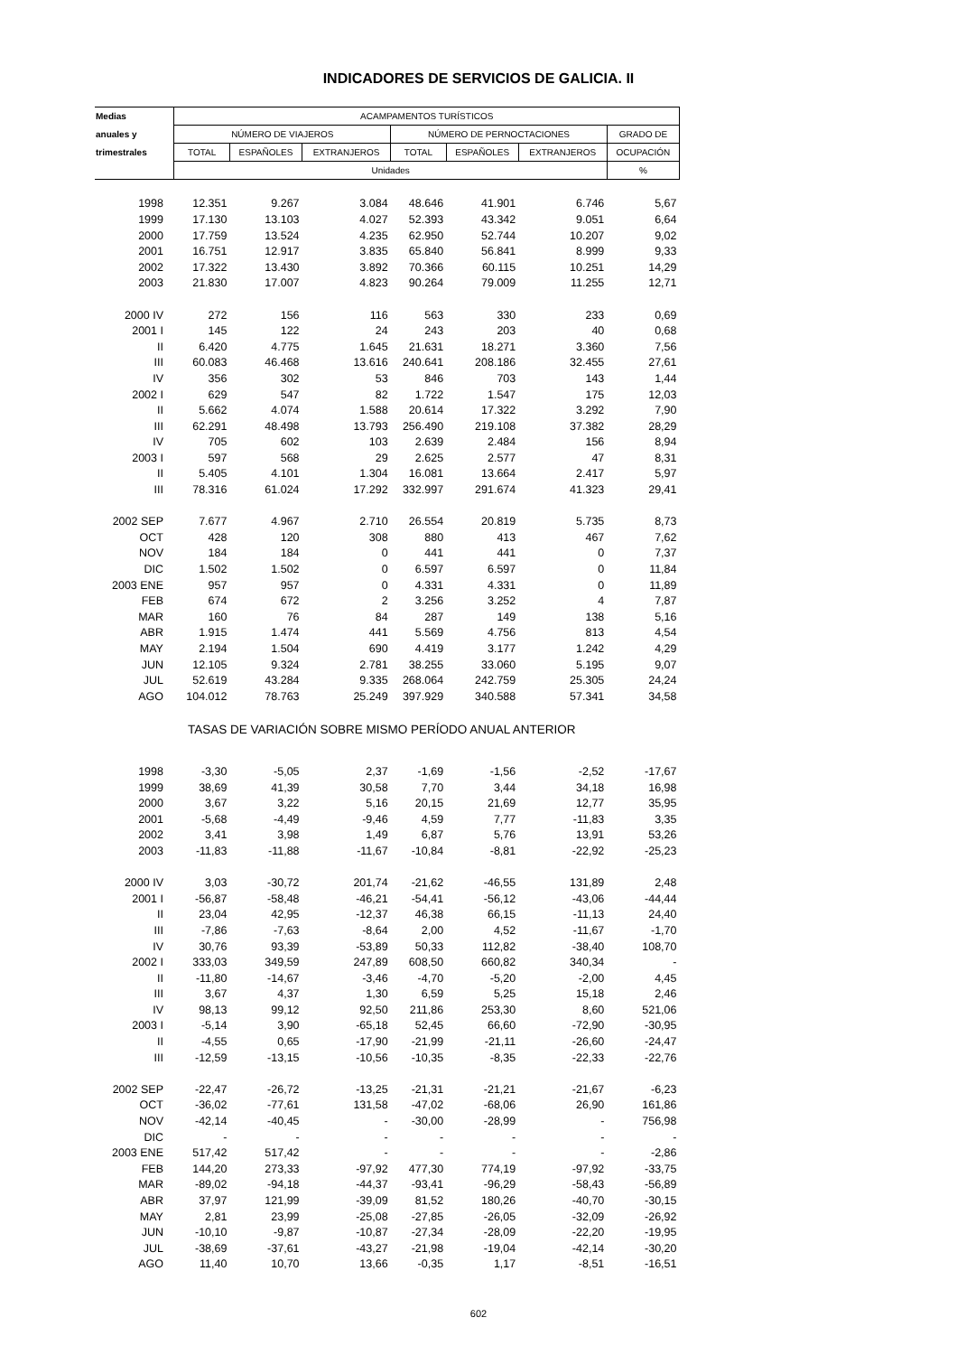INDICADORES DE SERVICIOS DE GALICIA. II
| Medias | ACAMPAMENTOS TURÍSTICOS | | | | | | |
| --- | --- | --- | --- | --- | --- | --- | --- |
| anuales y | NÚMERO DE VIAJEROS | | | NÚMERO DE PERNOCTACIONES | | | GRADO DE |
| trimestrales | TOTAL | ESPAÑOLES | EXTRANJEROS | TOTAL | ESPAÑOLES | EXTRANJEROS | OCUPACIÓN |
| | Unidades | | | | | | % |
| 1998 | 12.351 | 9.267 | 3.084 | 48.646 | 41.901 | 6.746 | 5,67 |
| 1999 | 17.130 | 13.103 | 4.027 | 52.393 | 43.342 | 9.051 | 6,64 |
| 2000 | 17.759 | 13.524 | 4.235 | 62.950 | 52.744 | 10.207 | 9,02 |
| 2001 | 16.751 | 12.917 | 3.835 | 65.840 | 56.841 | 8.999 | 9,33 |
| 2002 | 17.322 | 13.430 | 3.892 | 70.366 | 60.115 | 10.251 | 14,29 |
| 2003 | 21.830 | 17.007 | 4.823 | 90.264 | 79.009 | 11.255 | 12,71 |
| 2000 IV | 272 | 156 | 116 | 563 | 330 | 233 | 0,69 |
| 2001 I | 145 | 122 | 24 | 243 | 203 | 40 | 0,68 |
| II | 6.420 | 4.775 | 1.645 | 21.631 | 18.271 | 3.360 | 7,56 |
| III | 60.083 | 46.468 | 13.616 | 240.641 | 208.186 | 32.455 | 27,61 |
| IV | 356 | 302 | 53 | 846 | 703 | 143 | 1,44 |
| 2002 I | 629 | 547 | 82 | 1.722 | 1.547 | 175 | 12,03 |
| II | 5.662 | 4.074 | 1.588 | 20.614 | 17.322 | 3.292 | 7,90 |
| III | 62.291 | 48.498 | 13.793 | 256.490 | 219.108 | 37.382 | 28,29 |
| IV | 705 | 602 | 103 | 2.639 | 2.484 | 156 | 8,94 |
| 2003 I | 597 | 568 | 29 | 2.625 | 2.577 | 47 | 8,31 |
| II | 5.405 | 4.101 | 1.304 | 16.081 | 13.664 | 2.417 | 5,97 |
| III | 78.316 | 61.024 | 17.292 | 332.997 | 291.674 | 41.323 | 29,41 |
| 2002 SEP | 7.677 | 4.967 | 2.710 | 26.554 | 20.819 | 5.735 | 8,73 |
| OCT | 428 | 120 | 308 | 880 | 413 | 467 | 7,62 |
| NOV | 184 | 184 | 0 | 441 | 441 | 0 | 7,37 |
| DIC | 1.502 | 1.502 | 0 | 6.597 | 6.597 | 0 | 11,84 |
| 2003 ENE | 957 | 957 | 0 | 4.331 | 4.331 | 0 | 11,89 |
| FEB | 674 | 672 | 2 | 3.256 | 3.252 | 4 | 7,87 |
| MAR | 160 | 76 | 84 | 287 | 149 | 138 | 5,16 |
| ABR | 1.915 | 1.474 | 441 | 5.569 | 4.756 | 813 | 4,54 |
| MAY | 2.194 | 1.504 | 690 | 4.419 | 3.177 | 1.242 | 4,29 |
| JUN | 12.105 | 9.324 | 2.781 | 38.255 | 33.060 | 5.195 | 9,07 |
| JUL | 52.619 | 43.284 | 9.335 | 268.064 | 242.759 | 25.305 | 24,24 |
| AGO | 104.012 | 78.763 | 25.249 | 397.929 | 340.588 | 57.341 | 34,58 |
| TASAS DE VARIACIÓN SOBRE MISMO PERÍODO ANUAL ANTERIOR | | | | | | | |
| 1998 | -3,30 | -5,05 | 2,37 | -1,69 | -1,56 | -2,52 | -17,67 |
| 1999 | 38,69 | 41,39 | 30,58 | 7,70 | 3,44 | 34,18 | 16,98 |
| 2000 | 3,67 | 3,22 | 5,16 | 20,15 | 21,69 | 12,77 | 35,95 |
| 2001 | -5,68 | -4,49 | -9,46 | 4,59 | 7,77 | -11,83 | 3,35 |
| 2002 | 3,41 | 3,98 | 1,49 | 6,87 | 5,76 | 13,91 | 53,26 |
| 2003 | -11,83 | -11,88 | -11,67 | -10,84 | -8,81 | -22,92 | -25,23 |
| 2000 IV | 3,03 | -30,72 | 201,74 | -21,62 | -46,55 | 131,89 | 2,48 |
| 2001 I | -56,87 | -58,48 | -46,21 | -54,41 | -56,12 | -43,06 | -44,44 |
| II | 23,04 | 42,95 | -12,37 | 46,38 | 66,15 | -11,13 | 24,40 |
| III | -7,86 | -7,63 | -8,64 | 2,00 | 4,52 | -11,67 | -1,70 |
| IV | 30,76 | 93,39 | -53,89 | 50,33 | 112,82 | -38,40 | 108,70 |
| 2002 I | 333,03 | 349,59 | 247,89 | 608,50 | 660,82 | 340,34 | - |
| II | -11,80 | -14,67 | -3,46 | -4,70 | -5,20 | -2,00 | 4,45 |
| III | 3,67 | 4,37 | 1,30 | 6,59 | 5,25 | 15,18 | 2,46 |
| IV | 98,13 | 99,12 | 92,50 | 211,86 | 253,30 | 8,60 | 521,06 |
| 2003 I | -5,14 | 3,90 | -65,18 | 52,45 | 66,60 | -72,90 | -30,95 |
| II | -4,55 | 0,65 | -17,90 | -21,99 | -21,11 | -26,60 | -24,47 |
| III | -12,59 | -13,15 | -10,56 | -10,35 | -8,35 | -22,33 | -22,76 |
| 2002 SEP | -22,47 | -26,72 | -13,25 | -21,31 | -21,21 | -21,67 | -6,23 |
| OCT | -36,02 | -77,61 | 131,58 | -47,02 | -68,06 | 26,90 | 161,86 |
| NOV | -42,14 | -40,45 | - | -30,00 | -28,99 | - | 756,98 |
| DIC | - | - | - | - | - | - | - |
| 2003 ENE | 517,42 | 517,42 | - | - | - | - | -2,86 |
| FEB | 144,20 | 273,33 | -97,92 | 477,30 | 774,19 | -97,92 | -33,75 |
| MAR | -89,02 | -94,18 | -44,37 | -93,41 | -96,29 | -58,43 | -56,89 |
| ABR | 37,97 | 121,99 | -39,09 | 81,52 | 180,26 | -40,70 | -30,15 |
| MAY | 2,81 | 23,99 | -25,08 | -27,85 | -26,05 | -32,09 | -26,92 |
| JUN | -10,10 | -9,87 | -10,87 | -27,34 | -28,09 | -22,20 | -19,95 |
| JUL | -38,69 | -37,61 | -43,27 | -21,98 | -19,04 | -42,14 | -30,20 |
| AGO | 11,40 | 10,70 | 13,66 | -0,35 | 1,17 | -8,51 | -16,51 |
602